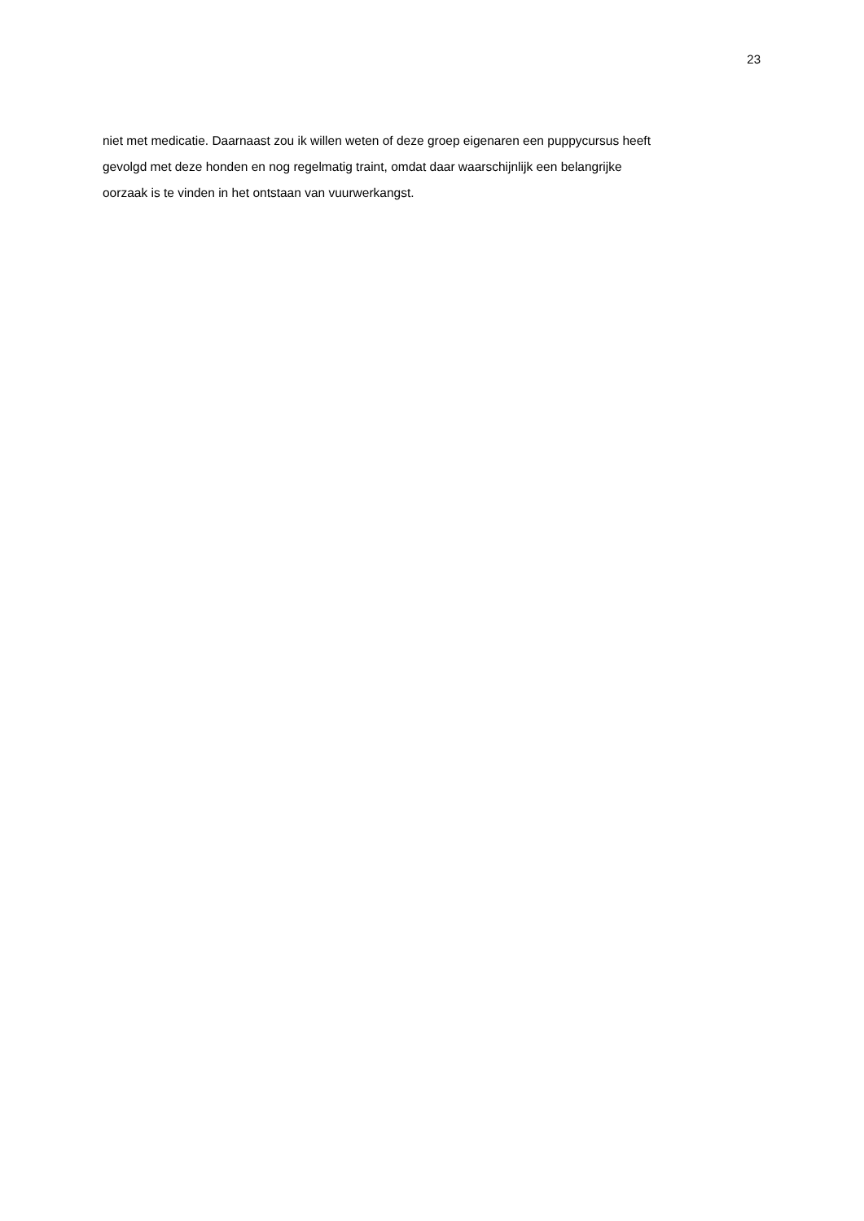23
niet met medicatie. Daarnaast zou ik willen weten of deze groep eigenaren een puppycursus heeft
gevolgd met deze honden en nog regelmatig traint, omdat daar waarschijnlijk een belangrijke
oorzaak is te vinden in het ontstaan van vuurwerkangst.